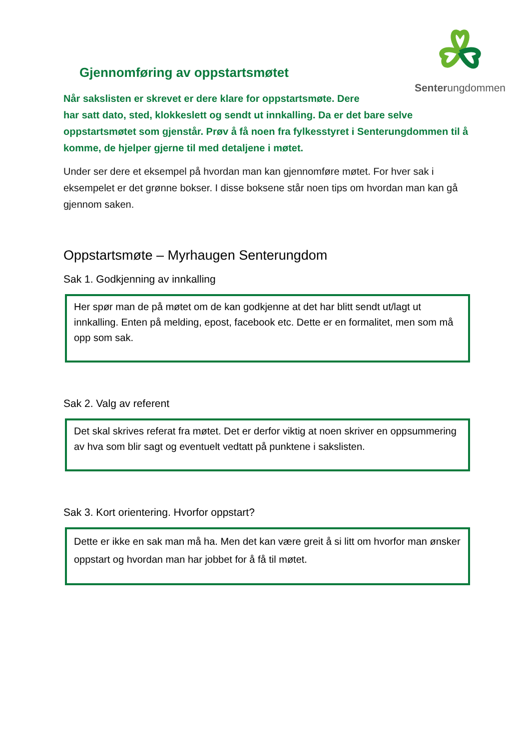Senterungdommen
Gjennomføring av oppstartsmøtet
Når sakslisten er skrevet er dere klare for oppstartsmøte. Dere
har satt dato, sted, klokkeslett og sendt ut innkalling. Da er det bare selve oppstartsmøtet som gjenstår. Prøv å få noen fra fylkesstyret i Senterungdommen til å komme, de hjelper gjerne til med detaljene i møtet.
Under ser dere et eksempel på hvordan man kan gjennomføre møtet. For hver sak i eksempelet er det grønne bokser. I disse boksene står noen tips om hvordan man kan gå gjennom saken.
Oppstartsmøte – Myrhaugen Senterungdom
Sak 1. Godkjenning av innkalling
Her spør man de på møtet om de kan godkjenne at det har blitt sendt ut/lagt ut innkalling. Enten på melding, epost, facebook etc. Dette er en formalitet, men som må opp som sak.
Sak 2. Valg av referent
Det skal skrives referat fra møtet. Det er derfor viktig at noen skriver en oppsummering av hva som blir sagt og eventuelt vedtatt på punktene i sakslisten.
Sak 3. Kort orientering. Hvorfor oppstart?
Dette er ikke en sak man må ha. Men det kan være greit å si litt om hvorfor man ønsker oppstart og hvordan man har jobbet for å få til møtet.